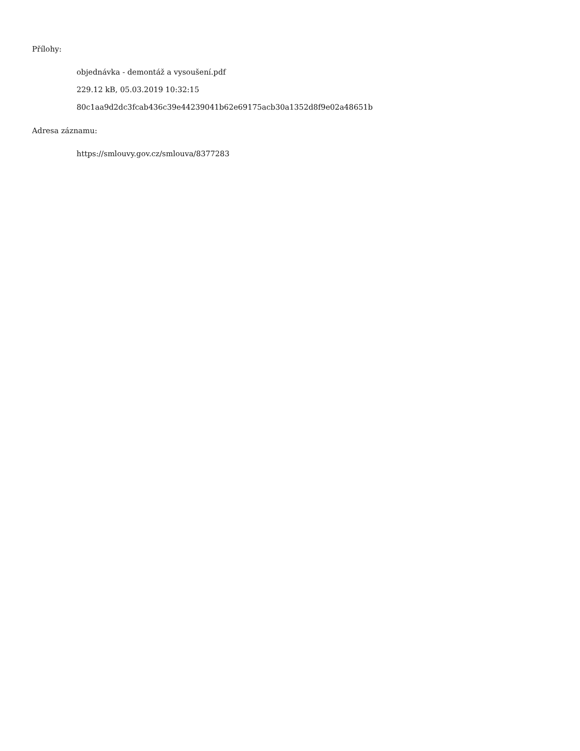Přílohy:
objednávka - demontáž a vysoušení.pdf
229.12 kB, 05.03.2019 10:32:15
80c1aa9d2dc3fcab436c39e44239041b62e69175acb30a1352d8f9e02a48651b
Adresa záznamu:
https://smlouvy.gov.cz/smlouva/8377283